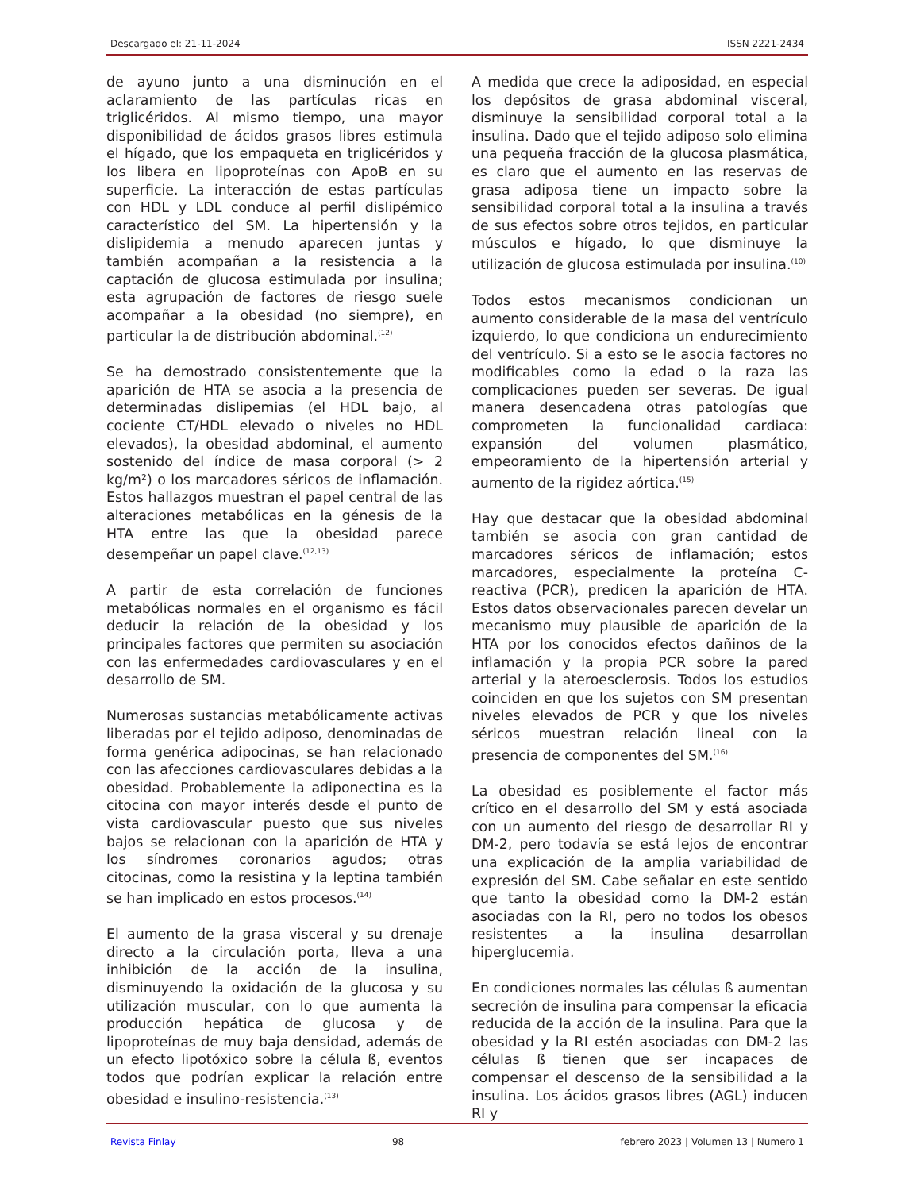Descargado el: 21-11-2024 ISSN 2221-2434
de ayuno junto a una disminución en el aclaramiento de las partículas ricas en triglicéridos. Al mismo tiempo, una mayor disponibilidad de ácidos grasos libres estimula el hígado, que los empaqueta en triglicéridos y los libera en lipoproteínas con ApoB en su superficie. La interacción de estas partículas con HDL y LDL conduce al perfil dislipémico característico del SM. La hipertensión y la dislipidemia a menudo aparecen juntas y también acompañan a la resistencia a la captación de glucosa estimulada por insulina; esta agrupación de factores de riesgo suele acompañar a la obesidad (no siempre), en particular la de distribución abdominal.<sup>(12)</sup>
Se ha demostrado consistentemente que la aparición de HTA se asocia a la presencia de determinadas dislipemias (el HDL bajo, al cociente CT/HDL elevado o niveles no HDL elevados), la obesidad abdominal, el aumento sostenido del índice de masa corporal (> 2 kg/m²) o los marcadores séricos de inflamación. Estos hallazgos muestran el papel central de las alteraciones metabólicas en la génesis de la HTA entre las que la obesidad parece desempeñar un papel clave.<sup>(12,13)</sup>
A partir de esta correlación de funciones metabólicas normales en el organismo es fácil deducir la relación de la obesidad y los principales factores que permiten su asociación con las enfermedades cardiovasculares y en el desarrollo de SM.
Numerosas sustancias metabólicamente activas liberadas por el tejido adiposo, denominadas de forma genérica adipocinas, se han relacionado con las afecciones cardiovasculares debidas a la obesidad. Probablemente la adiponectina es la citocina con mayor interés desde el punto de vista cardiovascular puesto que sus niveles bajos se relacionan con la aparición de HTA y los síndromes coronarios agudos; otras citocinas, como la resistina y la leptina también se han implicado en estos procesos.<sup>(14)</sup>
El aumento de la grasa visceral y su drenaje directo a la circulación porta, lleva a una inhibición de la acción de la insulina, disminuyendo la oxidación de la glucosa y su utilización muscular, con lo que aumenta la producción hepática de glucosa y de lipoproteínas de muy baja densidad, además de un efecto lipotóxico sobre la célula ß, eventos todos que podrían explicar la relación entre obesidad e insulino-resistencia.<sup>(13)</sup>
A medida que crece la adiposidad, en especial los depósitos de grasa abdominal visceral, disminuye la sensibilidad corporal total a la insulina. Dado que el tejido adiposo solo elimina una pequeña fracción de la glucosa plasmática, es claro que el aumento en las reservas de grasa adiposa tiene un impacto sobre la sensibilidad corporal total a la insulina a través de sus efectos sobre otros tejidos, en particular músculos e hígado, lo que disminuye la utilización de glucosa estimulada por insulina.<sup>(10)</sup>
Todos estos mecanismos condicionan un aumento considerable de la masa del ventrículo izquierdo, lo que condiciona un endurecimiento del ventrículo. Si a esto se le asocia factores no modificables como la edad o la raza las complicaciones pueden ser severas. De igual manera desencadena otras patologías que comprometen la funcionalidad cardiaca: expansión del volumen plasmático, empeoramiento de la hipertensión arterial y aumento de la rigidez aórtica.<sup>(15)</sup>
Hay que destacar que la obesidad abdominal también se asocia con gran cantidad de marcadores séricos de inflamación; estos marcadores, especialmente la proteína C-reactiva (PCR), predicen la aparición de HTA. Estos datos observacionales parecen develar un mecanismo muy plausible de aparición de la HTA por los conocidos efectos dañinos de la inflamación y la propia PCR sobre la pared arterial y la ateroesclerosis. Todos los estudios coinciden en que los sujetos con SM presentan niveles elevados de PCR y que los niveles séricos muestran relación lineal con la presencia de componentes del SM.<sup>(16)</sup>
La obesidad es posiblemente el factor más crítico en el desarrollo del SM y está asociada con un aumento del riesgo de desarrollar RI y DM-2, pero todavía se está lejos de encontrar una explicación de la amplia variabilidad de expresión del SM. Cabe señalar en este sentido que tanto la obesidad como la DM-2 están asociadas con la RI, pero no todos los obesos resistentes a la insulina desarrollan hiperglucemia.
En condiciones normales las células ß aumentan secreción de insulina para compensar la eficacia reducida de la acción de la insulina. Para que la obesidad y la RI estén asociadas con DM-2 las células ß tienen que ser incapaces de compensar el descenso de la sensibilidad a la insulina. Los ácidos grasos libres (AGL) inducen RI y
Revista Finlay 98 febrero 2023 | Volumen 13 | Numero 1